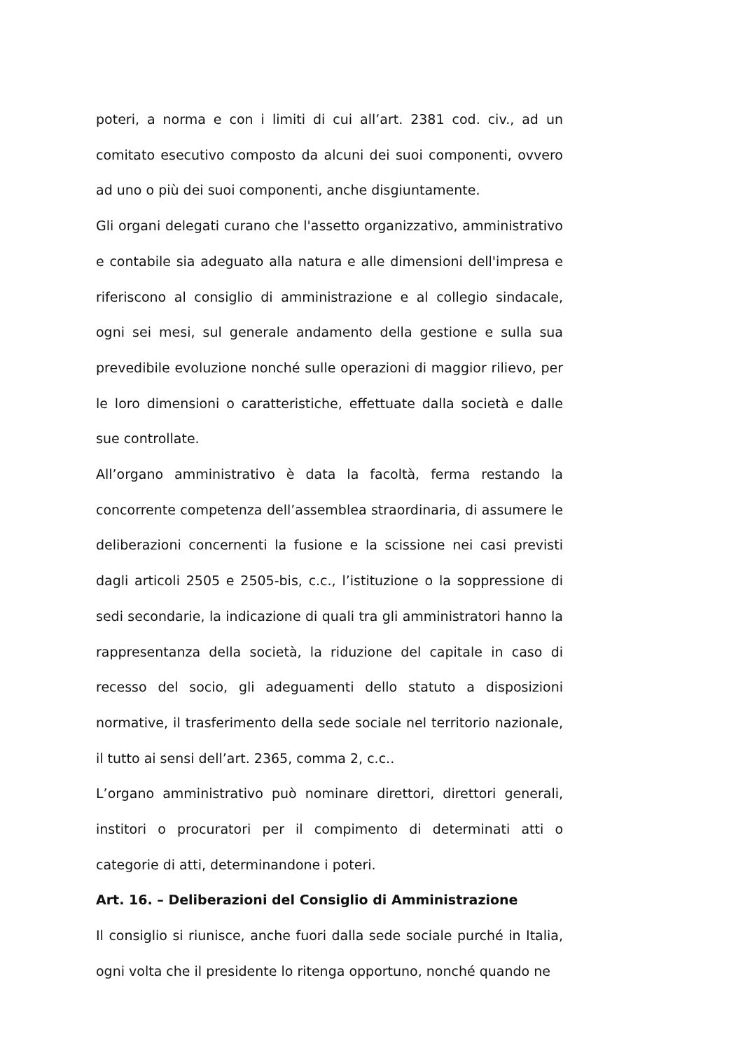poteri, a norma e con i limiti di cui all’art. 2381 cod. civ., ad un comitato esecutivo composto da alcuni dei suoi componenti, ovvero ad uno o più dei suoi componenti, anche disgiuntamente.
Gli organi delegati curano che l'assetto organizzativo, amministrativo e contabile sia adeguato alla natura e alle dimensioni dell'impresa e riferiscono al consiglio di amministrazione e al collegio sindacale, ogni sei mesi, sul generale andamento della gestione e sulla sua prevedibile evoluzione nonché sulle operazioni di maggior rilievo, per le loro dimensioni o caratteristiche, effettuate dalla società e dalle sue controllate.
All’organo amministrativo è data la facoltà, ferma restando la concorrente competenza dell’assemblea straordinaria, di assumere le deliberazioni concernenti la fusione e la scissione nei casi previsti dagli articoli 2505 e 2505-bis, c.c., l’istituzione o la soppressione di sedi secondarie, la indicazione di quali tra gli amministratori hanno la rappresentanza della società, la riduzione del capitale in caso di recesso del socio, gli adeguamenti dello statuto a disposizioni normative, il trasferimento della sede sociale nel territorio nazionale, il tutto ai sensi dell’art. 2365, comma 2, c.c..
L’organo amministrativo può nominare direttori, direttori generali, institori o procuratori per il compimento di determinati atti o categorie di atti, determinandone i poteri.
Art. 16. – Deliberazioni del Consiglio di Amministrazione
Il consiglio si riunisce, anche fuori dalla sede sociale purché in Italia, ogni volta che il presidente lo ritenga opportuno, nonché quando ne